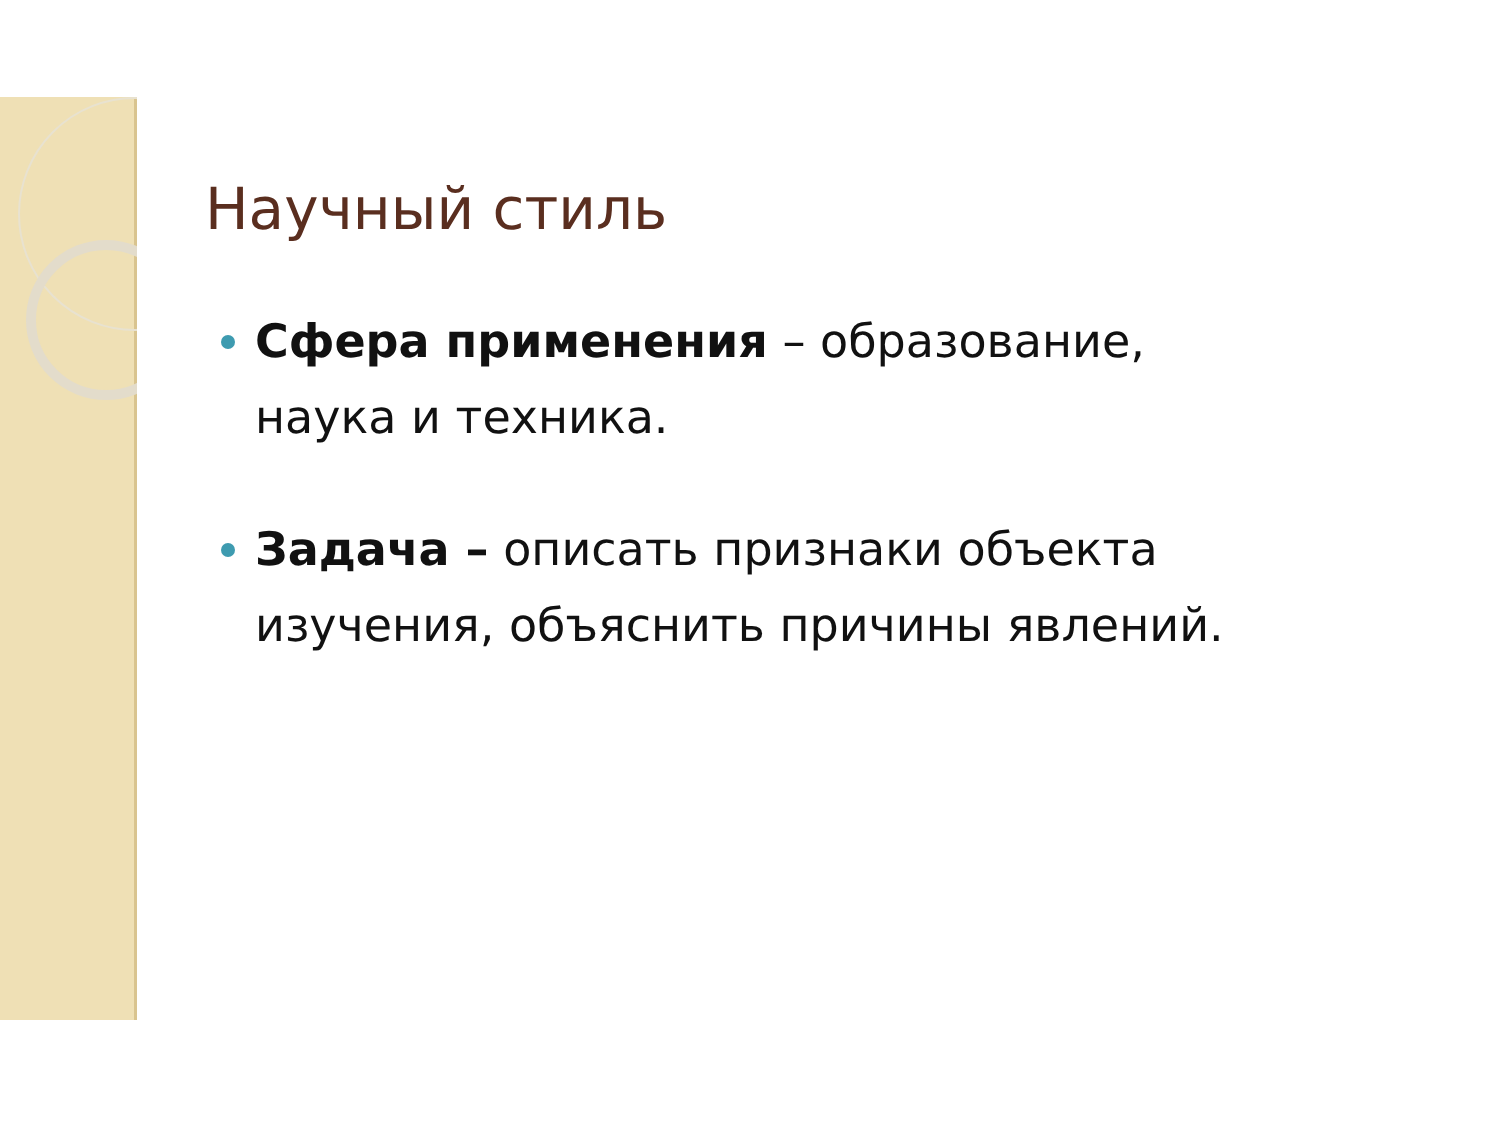Научный стиль
Сфера применения – образование, наука и техника.
Задача – описать признаки объекта изучения, объяснить причины явлений.